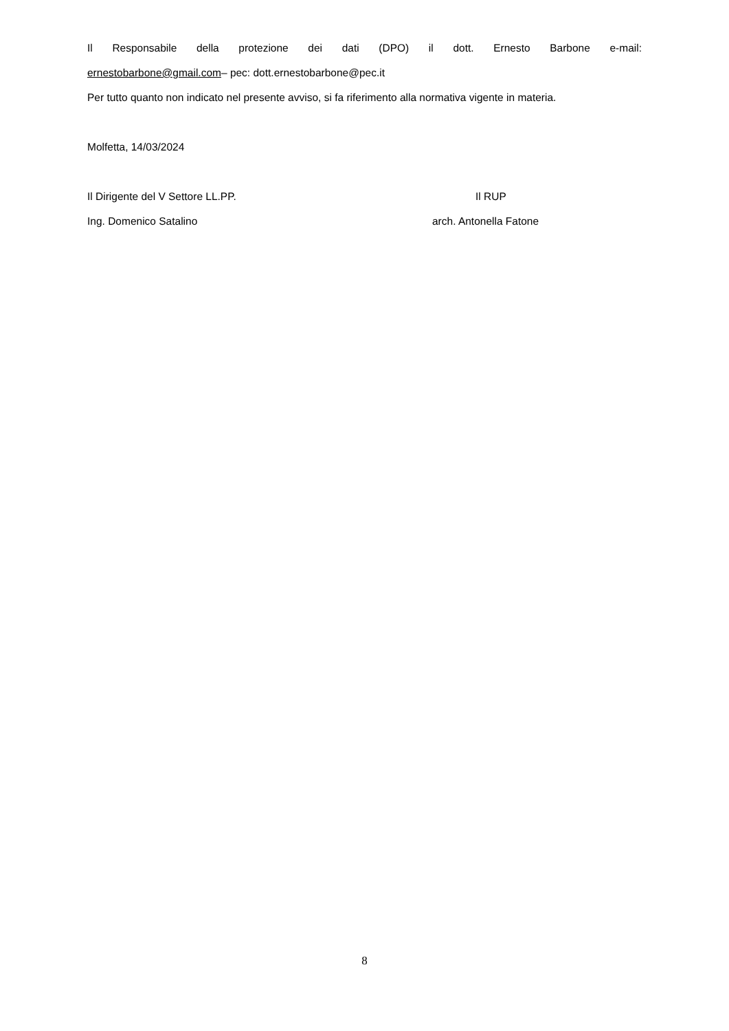Il Responsabile della protezione dei dati (DPO) il dott. Ernesto Barbone e-mail:
ernestobarbone@gmail.com– pec: dott.ernestobarbone@pec.it
Per tutto quanto non indicato nel presente avviso, si fa riferimento alla normativa vigente in materia.
Molfetta, 14/03/2024
Il Dirigente del V Settore LL.PP. Il RUP
Ing. Domenico Satalino arch. Antonella Fatone
8